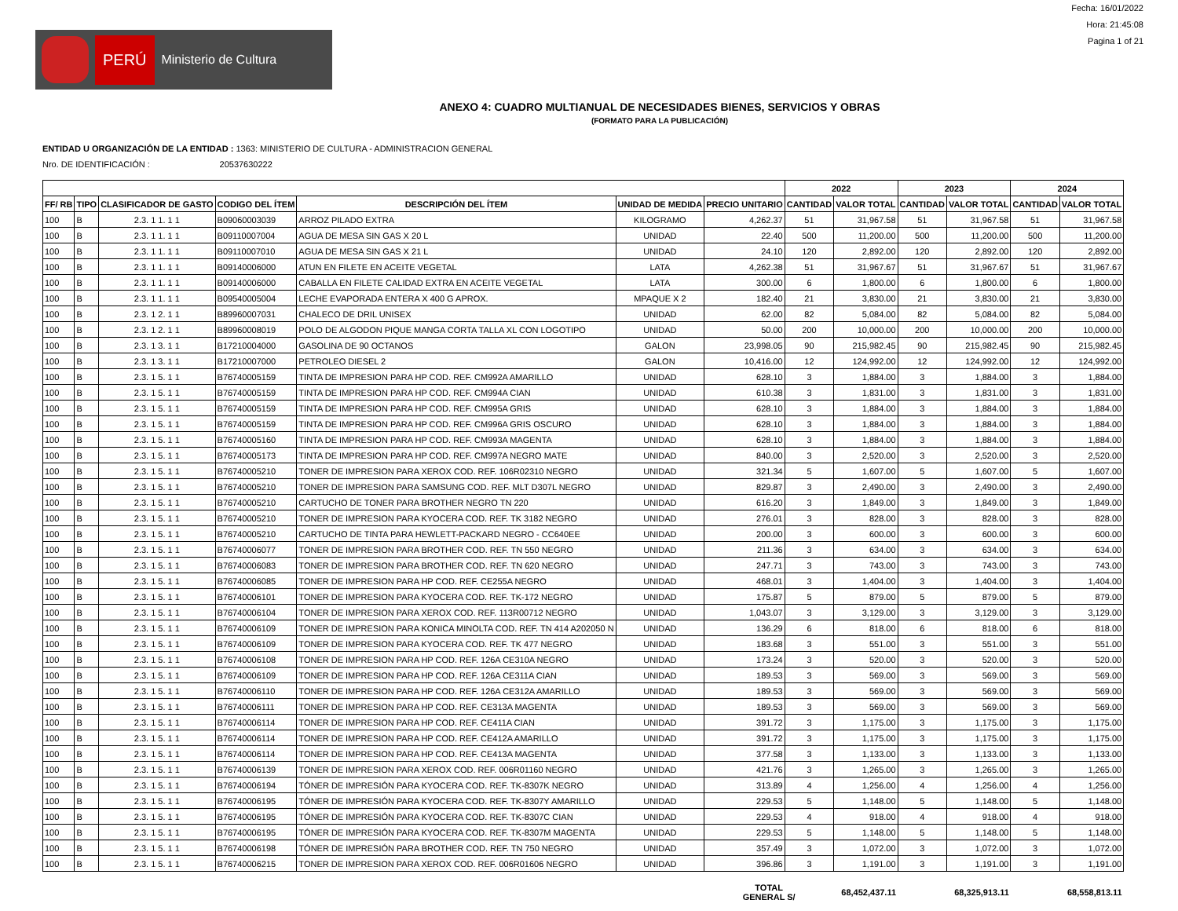PERÚ Ministerio de Cultura
Fecha: 16/01/2022
Hora: 21:45:08
Pagina 1 of 21
ANEXO 4: CUADRO MULTIANUAL DE NECESIDADES BIENES, SERVICIOS Y OBRAS
(FORMATO PARA LA PUBLICACIÓN)
ENTIDAD U ORGANIZACIÓN DE LA ENTIDAD : 1363: MINISTERIO DE CULTURA - ADMINISTRACION GENERAL
Nro. DE IDENTIFICACIÓN : 20537630222
| | | | | | | | 2022 | | 2023 | | 2024 | |
| --- | --- | --- | --- | --- | --- | --- | --- | --- | --- | --- | --- | --- |
| FF/ RB | TIPO | CLASIFICADOR DE GASTO | CODIGO DEL ÍTEM | DESCRIPCIÓN DEL ÍTEM | UNIDAD DE MEDIDA | PRECIO UNITARIO | CANTIDAD | VALOR TOTAL | CANTIDAD | VALOR TOTAL | CANTIDAD | VALOR TOTAL |
| 100 | B | 2.3. 1 1. 1 1 | B09060003039 | ARROZ PILADO EXTRA | KILOGRAMO | 4,262.37 | 51 | 31,967.58 | 51 | 31,967.58 | 51 | 31,967.58 |
| 100 | B | 2.3. 1 1. 1 1 | B09110007004 | AGUA DE MESA SIN GAS X 20 L | UNIDAD | 22.40 | 500 | 11,200.00 | 500 | 11,200.00 | 500 | 11,200.00 |
| 100 | B | 2.3. 1 1. 1 1 | B09110007010 | AGUA DE MESA SIN GAS X 21 L | UNIDAD | 24.10 | 120 | 2,892.00 | 120 | 2,892.00 | 120 | 2,892.00 |
| 100 | B | 2.3. 1 1. 1 1 | B09140006000 | ATUN EN FILETE EN ACEITE VEGETAL | LATA | 4,262.38 | 51 | 31,967.67 | 51 | 31,967.67 | 51 | 31,967.67 |
| 100 | B | 2.3. 1 1. 1 1 | B09140006000 | CABALLA EN FILETE CALIDAD EXTRA EN ACEITE VEGETAL | LATA | 300.00 | 6 | 1,800.00 | 6 | 1,800.00 | 6 | 1,800.00 |
| 100 | B | 2.3. 1 1. 1 1 | B09540005004 | LECHE EVAPORADA ENTERA X 400 G APROX. | MPAQUE X 2 | 182.40 | 21 | 3,830.00 | 21 | 3,830.00 | 21 | 3,830.00 |
| 100 | B | 2.3. 1 2. 1 1 | B89960007031 | CHALECO DE DRIL UNISEX | UNIDAD | 62.00 | 82 | 5,084.00 | 82 | 5,084.00 | 82 | 5,084.00 |
| 100 | B | 2.3. 1 2. 1 1 | B89960008019 | POLO DE ALGODON PIQUE MANGA CORTA TALLA XL CON LOGOTIPO | UNIDAD | 50.00 | 200 | 10,000.00 | 200 | 10,000.00 | 200 | 10,000.00 |
| 100 | B | 2.3. 1 3. 1 1 | B17210004000 | GASOLINA DE 90 OCTANOS | GALON | 23,998.05 | 90 | 215,982.45 | 90 | 215,982.45 | 90 | 215,982.45 |
| 100 | B | 2.3. 1 3. 1 1 | B17210007000 | PETROLEO DIESEL 2 | GALON | 10,416.00 | 12 | 124,992.00 | 12 | 124,992.00 | 12 | 124,992.00 |
| 100 | B | 2.3. 1 5. 1 1 | B76740005159 | TINTA DE IMPRESION PARA HP COD. REF. CM992A AMARILLO | UNIDAD | 628.10 | 3 | 1,884.00 | 3 | 1,884.00 | 3 | 1,884.00 |
| 100 | B | 2.3. 1 5. 1 1 | B76740005159 | TINTA DE IMPRESION PARA HP COD. REF. CM994A CIAN | UNIDAD | 610.38 | 3 | 1,831.00 | 3 | 1,831.00 | 3 | 1,831.00 |
| 100 | B | 2.3. 1 5. 1 1 | B76740005159 | TINTA DE IMPRESION PARA HP COD. REF. CM995A GRIS | UNIDAD | 628.10 | 3 | 1,884.00 | 3 | 1,884.00 | 3 | 1,884.00 |
| 100 | B | 2.3. 1 5. 1 1 | B76740005159 | TINTA DE IMPRESION PARA HP COD. REF. CM996A GRIS OSCURO | UNIDAD | 628.10 | 3 | 1,884.00 | 3 | 1,884.00 | 3 | 1,884.00 |
| 100 | B | 2.3. 1 5. 1 1 | B76740005160 | TINTA DE IMPRESION PARA HP COD. REF. CM993A MAGENTA | UNIDAD | 628.10 | 3 | 1,884.00 | 3 | 1,884.00 | 3 | 1,884.00 |
| 100 | B | 2.3. 1 5. 1 1 | B76740005173 | TINTA DE IMPRESION PARA HP COD. REF. CM997A NEGRO MATE | UNIDAD | 840.00 | 3 | 2,520.00 | 3 | 2,520.00 | 3 | 2,520.00 |
| 100 | B | 2.3. 1 5. 1 1 | B76740005210 | TONER DE IMPRESION PARA XEROX COD. REF. 106R02310 NEGRO | UNIDAD | 321.34 | 5 | 1,607.00 | 5 | 1,607.00 | 5 | 1,607.00 |
| 100 | B | 2.3. 1 5. 1 1 | B76740005210 | TONER DE IMPRESION PARA SAMSUNG COD. REF. MLT D307L NEGRO | UNIDAD | 829.87 | 3 | 2,490.00 | 3 | 2,490.00 | 3 | 2,490.00 |
| 100 | B | 2.3. 1 5. 1 1 | B76740005210 | CARTUCHO DE TONER PARA BROTHER NEGRO TN 220 | UNIDAD | 616.20 | 3 | 1,849.00 | 3 | 1,849.00 | 3 | 1,849.00 |
| 100 | B | 2.3. 1 5. 1 1 | B76740005210 | TONER DE IMPRESION PARA KYOCERA COD. REF. TK 3182 NEGRO | UNIDAD | 276.01 | 3 | 828.00 | 3 | 828.00 | 3 | 828.00 |
| 100 | B | 2.3. 1 5. 1 1 | B76740005210 | CARTUCHO DE TINTA PARA HEWLETT-PACKARD NEGRO - CC640EE | UNIDAD | 200.00 | 3 | 600.00 | 3 | 600.00 | 3 | 600.00 |
| 100 | B | 2.3. 1 5. 1 1 | B76740006077 | TONER DE IMPRESION PARA BROTHER COD. REF. TN 550 NEGRO | UNIDAD | 211.36 | 3 | 634.00 | 3 | 634.00 | 3 | 634.00 |
| 100 | B | 2.3. 1 5. 1 1 | B76740006083 | TONER DE IMPRESION PARA BROTHER COD. REF. TN 620 NEGRO | UNIDAD | 247.71 | 3 | 743.00 | 3 | 743.00 | 3 | 743.00 |
| 100 | B | 2.3. 1 5. 1 1 | B76740006085 | TONER DE IMPRESION PARA HP COD. REF. CE255A NEGRO | UNIDAD | 468.01 | 3 | 1,404.00 | 3 | 1,404.00 | 3 | 1,404.00 |
| 100 | B | 2.3. 1 5. 1 1 | B76740006101 | TONER DE IMPRESION PARA KYOCERA COD. REF. TK-172 NEGRO | UNIDAD | 175.87 | 5 | 879.00 | 5 | 879.00 | 5 | 879.00 |
| 100 | B | 2.3. 1 5. 1 1 | B76740006104 | TONER DE IMPRESION PARA XEROX COD. REF. 113R00712 NEGRO | UNIDAD | 1,043.07 | 3 | 3,129.00 | 3 | 3,129.00 | 3 | 3,129.00 |
| 100 | B | 2.3. 1 5. 1 1 | B76740006109 | TONER DE IMPRESION PARA KONICA MINOLTA COD. REF. TN 414 A202050 N | UNIDAD | 136.29 | 6 | 818.00 | 6 | 818.00 | 6 | 818.00 |
| 100 | B | 2.3. 1 5. 1 1 | B76740006109 | TONER DE IMPRESION PARA KYOCERA COD. REF. TK 477 NEGRO | UNIDAD | 183.68 | 3 | 551.00 | 3 | 551.00 | 3 | 551.00 |
| 100 | B | 2.3. 1 5. 1 1 | B76740006108 | TONER DE IMPRESION PARA HP COD. REF. 126A CE310A NEGRO | UNIDAD | 173.24 | 3 | 520.00 | 3 | 520.00 | 3 | 520.00 |
| 100 | B | 2.3. 1 5. 1 1 | B76740006109 | TONER DE IMPRESION PARA HP COD. REF. 126A CE311A CIAN | UNIDAD | 189.53 | 3 | 569.00 | 3 | 569.00 | 3 | 569.00 |
| 100 | B | 2.3. 1 5. 1 1 | B76740006110 | TONER DE IMPRESION PARA HP COD. REF. 126A CE312A AMARILLO | UNIDAD | 189.53 | 3 | 569.00 | 3 | 569.00 | 3 | 569.00 |
| 100 | B | 2.3. 1 5. 1 1 | B76740006111 | TONER DE IMPRESION PARA HP COD. REF. CE313A MAGENTA | UNIDAD | 189.53 | 3 | 569.00 | 3 | 569.00 | 3 | 569.00 |
| 100 | B | 2.3. 1 5. 1 1 | B76740006114 | TONER DE IMPRESION PARA HP COD. REF. CE411A CIAN | UNIDAD | 391.72 | 3 | 1,175.00 | 3 | 1,175.00 | 3 | 1,175.00 |
| 100 | B | 2.3. 1 5. 1 1 | B76740006114 | TONER DE IMPRESION PARA HP COD. REF. CE412A AMARILLO | UNIDAD | 391.72 | 3 | 1,175.00 | 3 | 1,175.00 | 3 | 1,175.00 |
| 100 | B | 2.3. 1 5. 1 1 | B76740006114 | TONER DE IMPRESION PARA HP COD. REF. CE413A MAGENTA | UNIDAD | 377.58 | 3 | 1,133.00 | 3 | 1,133.00 | 3 | 1,133.00 |
| 100 | B | 2.3. 1 5. 1 1 | B76740006139 | TONER DE IMPRESION PARA XEROX COD. REF. 006R01160 NEGRO | UNIDAD | 421.76 | 3 | 1,265.00 | 3 | 1,265.00 | 3 | 1,265.00 |
| 100 | B | 2.3. 1 5. 1 1 | B76740006194 | TÓNER DE IMPRESIÓN PARA KYOCERA COD. REF. TK-8307K NEGRO | UNIDAD | 313.89 | 4 | 1,256.00 | 4 | 1,256.00 | 4 | 1,256.00 |
| 100 | B | 2.3. 1 5. 1 1 | B76740006195 | TÓNER DE IMPRESIÓN PARA KYOCERA COD. REF. TK-8307Y AMARILLO | UNIDAD | 229.53 | 5 | 1,148.00 | 5 | 1,148.00 | 5 | 1,148.00 |
| 100 | B | 2.3. 1 5. 1 1 | B76740006195 | TÓNER DE IMPRESIÓN PARA KYOCERA COD. REF. TK-8307C CIAN | UNIDAD | 229.53 | 4 | 918.00 | 4 | 918.00 | 4 | 918.00 |
| 100 | B | 2.3. 1 5. 1 1 | B76740006195 | TÓNER DE IMPRESIÓN PARA KYOCERA COD. REF. TK-8307M MAGENTA | UNIDAD | 229.53 | 5 | 1,148.00 | 5 | 1,148.00 | 5 | 1,148.00 |
| 100 | B | 2.3. 1 5. 1 1 | B76740006198 | TÓNER DE IMPRESIÓN PARA BROTHER COD. REF. TN 750 NEGRO | UNIDAD | 357.49 | 3 | 1,072.00 | 3 | 1,072.00 | 3 | 1,072.00 |
| 100 | B | 2.3. 1 5. 1 1 | B76740006215 | TONER DE IMPRESION PARA XEROX COD. REF. 006R01606 NEGRO | UNIDAD | 396.86 | 3 | 1,191.00 | 3 | 1,191.00 | 3 | 1,191.00 |
| | | | | | | TOTAL GENERAL S/ | | 68,452,437.11 | | 68,325,913.11 | | 68,558,813.11 |